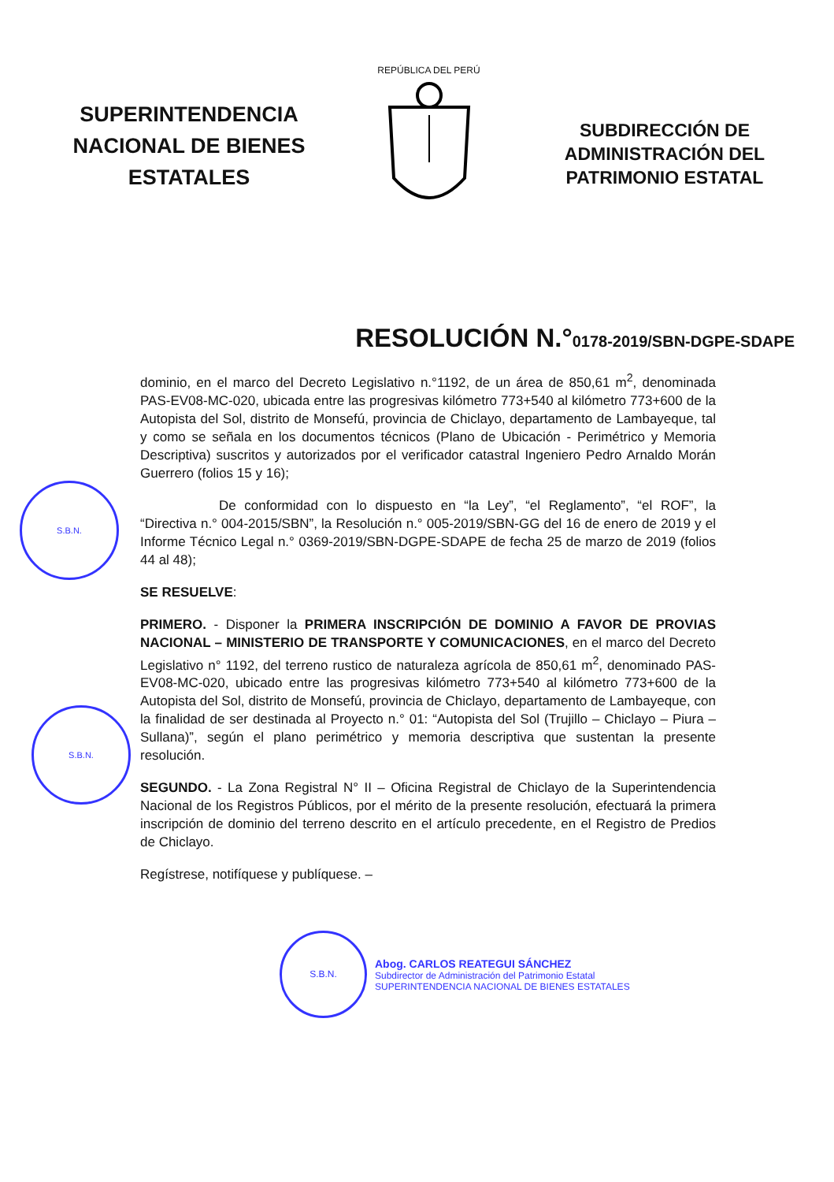SUPERINTENDENCIA NACIONAL DE BIENES ESTATALES
REPÚBLICA DEL PERÚ
SUBDIRECCIÓN DE ADMINISTRACIÓN DEL PATRIMONIO ESTATAL
RESOLUCIÓN N.°0178-2019/SBN-DGPE-SDAPE
S.B.N.
S.B.N.
dominio, en el marco del Decreto Legislativo n.°1192, de un área de 850,61 m<sup>2</sup>, denominada PAS-EV08-MC-020, ubicada entre las progresivas kilómetro 773+540 al kilómetro 773+600 de la Autopista del Sol, distrito de Monsefú, provincia de Chiclayo, departamento de Lambayeque, tal y como se señala en los documentos técnicos (Plano de Ubicación - Perimétrico y Memoria Descriptiva) suscritos y autorizados por el verificador catastral Ingeniero Pedro Arnaldo Morán Guerrero (folios 15 y 16);
De conformidad con lo dispuesto en “la Ley”, “el Reglamento”, “el ROF”, la “Directiva n.° 004-2015/SBN”, la Resolución n.° 005-2019/SBN-GG del 16 de enero de 2019 y el Informe Técnico Legal n.° 0369-2019/SBN-DGPE-SDAPE de fecha 25 de marzo de 2019 (folios 44 al 48);
SE RESUELVE:
PRIMERO. - Disponer la PRIMERA INSCRIPCIÓN DE DOMINIO A FAVOR DE PROVIAS NACIONAL – MINISTERIO DE TRANSPORTE Y COMUNICACIONES, en el marco del Decreto Legislativo n° 1192, del terreno rustico de naturaleza agrícola de 850,61 m<sup>2</sup>, denominado PAS-EV08-MC-020, ubicado entre las progresivas kilómetro 773+540 al kilómetro 773+600 de la Autopista del Sol, distrito de Monsefú, provincia de Chiclayo, departamento de Lambayeque, con la finalidad de ser destinada al Proyecto n.° 01: “Autopista del Sol (Trujillo – Chiclayo – Piura – Sullana)”, según el plano perimétrico y memoria descriptiva que sustentan la presente resolución.
SEGUNDO. - La Zona Registral N° II – Oficina Registral de Chiclayo de la Superintendencia Nacional de los Registros Públicos, por el mérito de la presente resolución, efectuará la primera inscripción de dominio del terreno descrito en el artículo precedente, en el Registro de Predios de Chiclayo.
Regístrese, notifíquese y publíquese. –
S.B.N.
Abog. CARLOS REATEGUI SÁNCHEZ
Subdirector de Administración del Patrimonio Estatal
SUPERINTENDENCIA NACIONAL DE BIENES ESTATALES